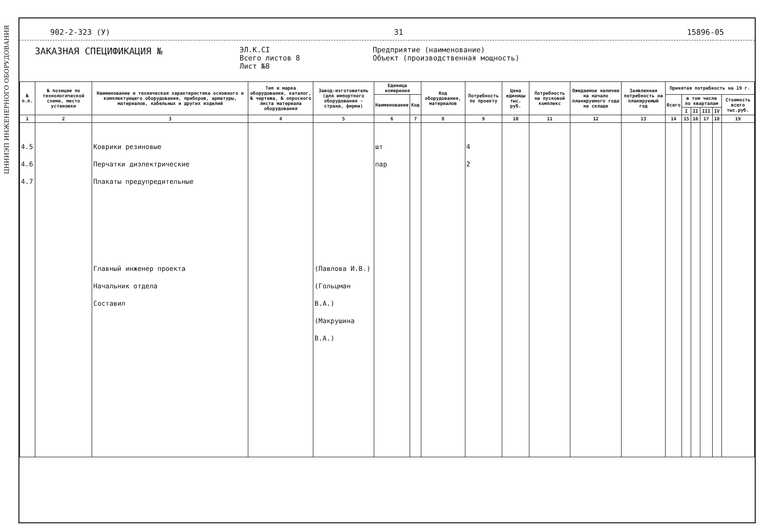ЦНИИЭП ИНЖЕНЕРНОГО ОБОРУДОВАНИЯ
902-2-323 (У) 31 15896-05
ЗАКАЗНАЯ СПЕЦИФИКАЦИЯ №
ЭЛ.К.CI
Всего листов 8
Лист №8
Предприятие (наименование)
Объект (производственная мощность)
| № п.п. | № позиции по технологической схеме, место установки | Наименование и техническая характеристика основного и комплектующего оборудования, приборов, арматуры, материалов, кабельных и других изделий | Тип и марка оборудования, каталог, № чертежа, № опросного листа материала оборудования | Завод-изготовитель (для импортного оборудования - страна, фирма) | Единица измерения | | Код оборудования, материалов | Потребность по проекту | Цена единицы тыс. руб. | Потребность на пусковой комплекс | Ожидаемое наличие на начало планируемого года на складе | Заявленная потребность на планируемый год | Принятая потребность на 19 г. | | | | | |
| --- | --- | --- | --- | --- | --- | --- | --- | --- | --- | --- | --- | --- | --- | --- | --- | --- | --- | --- |
| | | | | | Наименование | Код | | | | | | | Всего | в том числе по кварталам | | | | Стоимость всего тыс.руб. |
| | | | | | | | | | | | | | | I | II | III | IV | |
| 1 | 2 | 3 | 4 | 5 | 6 | 7 | 8 | 9 | 10 | 11 | 12 | 13 | 14 | 15 | 16 | 17 | 18 | 19 |
| 4.5 4.6 4.7 | | Коврики резиновые Перчатки диэлектрические Плакаты предупредительные Главный инженер проекта Начальник отдела Составил | | (Павлова И.В.) (Гольцман В.А.) (Макрушина В.А.) | шт пар | | | 4 2 | | | | | | | | | | |